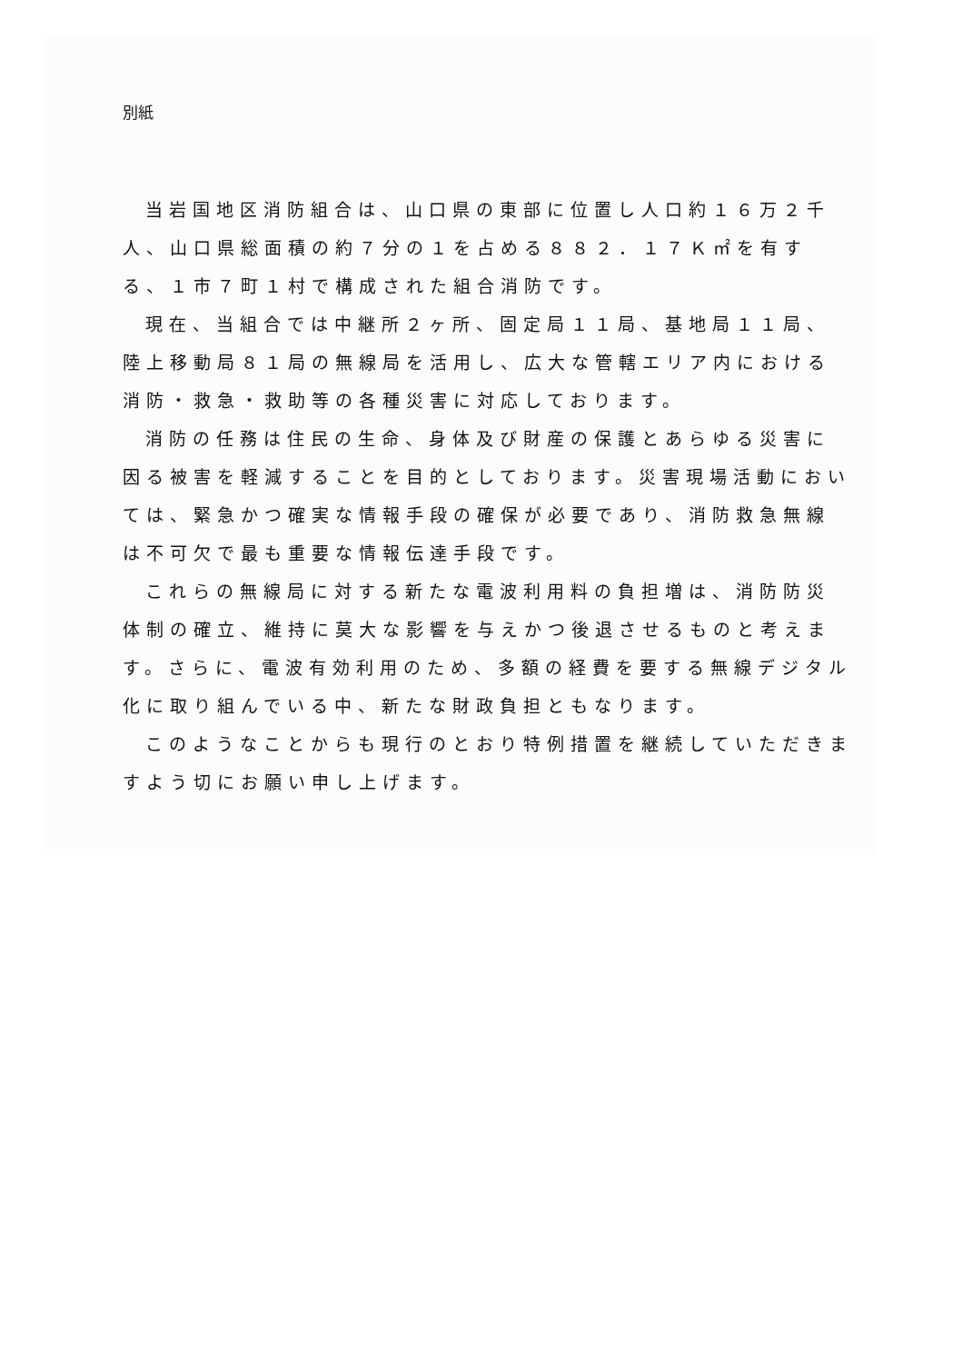別紙
当岩国地区消防組合は、山口県の東部に位置し人口約１６万２千人、山口県総面積の約７分の１を占める８８２．１７Ｋ㎡を有する、１市７町１村で構成された組合消防です。
現在、当組合では中継所２ヶ所、固定局１１局、基地局１１局、陸上移動局８１局の無線局を活用し、広大な管轄エリア内における消防・救急・救助等の各種災害に対応しております。
消防の任務は住民の生命、身体及び財産の保護とあらゆる災害に因る被害を軽減することを目的としております。災害現場活動においては、緊急かつ確実な情報手段の確保が必要であり、消防救急無線は不可欠で最も重要な情報伝達手段です。
これらの無線局に対する新たな電波利用料の負担増は、消防防災体制の確立、維持に莫大な影響を与えかつ後退させるものと考えます。さらに、電波有効利用のため、多額の経費を要する無線デジタル化に取り組んでいる中、新たな財政負担ともなります。
このようなことからも現行のとおり特例措置を継続していただきますよう切にお願い申し上げます。